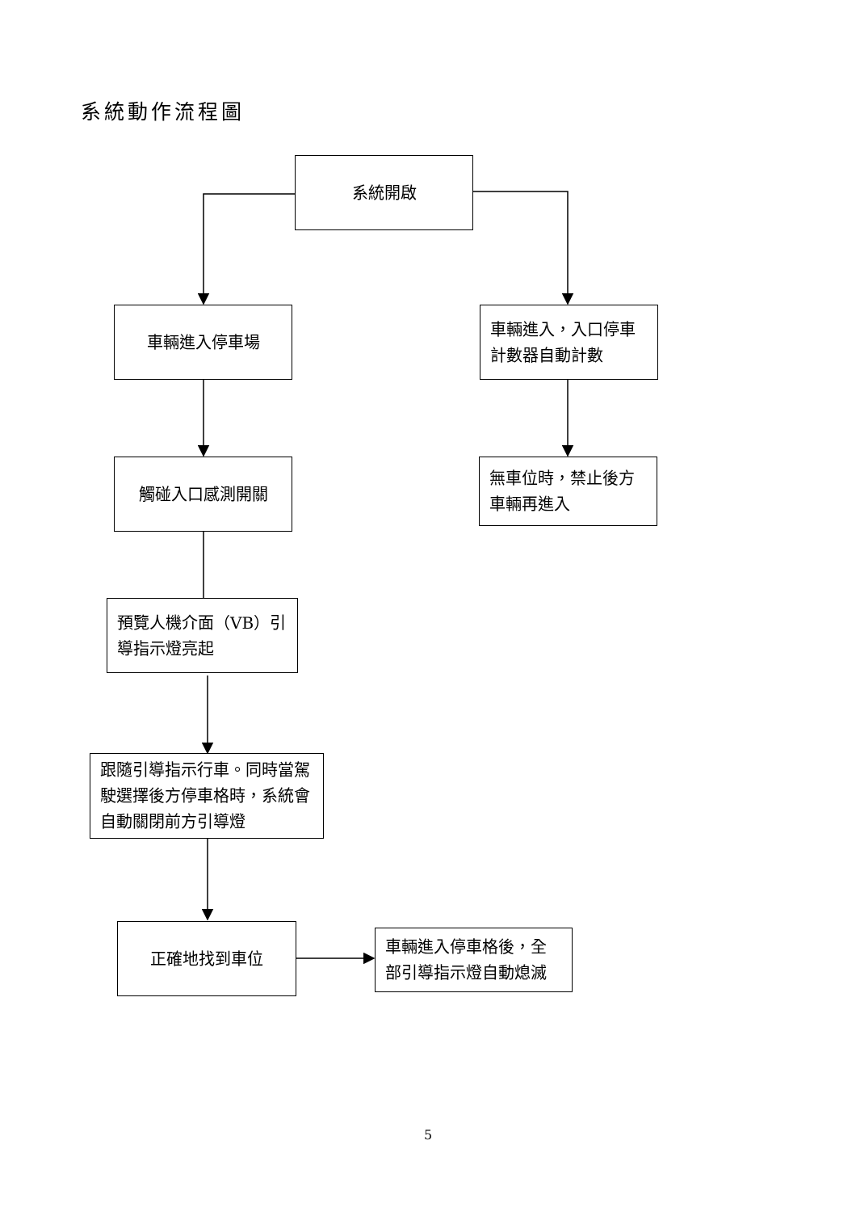系統動作流程圖
系統開啟
車輛進入停車場
車輛進入，入口停車計數器自動計數
觸碰入口感測開關
無車位時，禁止後方車輛再進入
預覽人機介面（VB）引導指示燈亮起
跟隨引導指示行車。同時當駕駛選擇後方停車格時，系統會自動關閉前方引導燈
正確地找到車位
車輛進入停車格後，全部引導指示燈自動熄滅
5